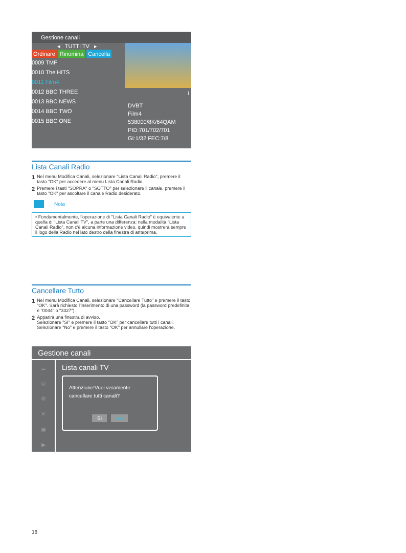Gestione canali
◂ TUTTI TV ▸
Ordinare Rinomina Cancella
0009 TMF
0010 The HITS
0011 Film4
0012 BBC THREE
0013 BBC NEWS
0014 BBC TWO
0015 BBC ONE
i
DVBT
Film4
538000/8K/64QAM
PID:701/702/701
GI:1/32 FEC:7/8
Lista Canali Radio
1 Nel menu Modifica Canali, selezionare "Lista Canali Radio", premere il tasto "OK" per accedere al menu Lista Canali Radio.
2 Premere i tasti "SOPRA" o "SOTTO" per selezionare il canale, premere il tasto "OK" per ascoltare il canale Radio desiderato.
Nota
• Fondamentalmente, l'operazione di "Lista Canali Radio" è equivalente a quella di "Lista Canali TV", a parte una differenza: nella modalità "Lista Canali Radio", non c'è alcuna informazione video, quindi mostrerà sempre il logo della Radio nel lato destro della finestra di anteprima.
Cancellare Tutto
1 Nel menu Modifica Canali, selezionare "Cancellare Tutto" e premere il tasto "OK". Sarà richiesto l'inserimento di una password (la password predefinita è "0044" o "3327").
2 Apparirà una finestra di avviso.
Selezionare "SI" e premere il tasto "OK" per cancellare tutti i canali. Selezionare "No" e premere il tasto "OK" per annullare l'operazione.
Gestione canali
☰
◎
⚙
✕
▣
▶
Lista canali TV
Attenzione!Vuoi veramente cancellare tutti canali?
Si No
16